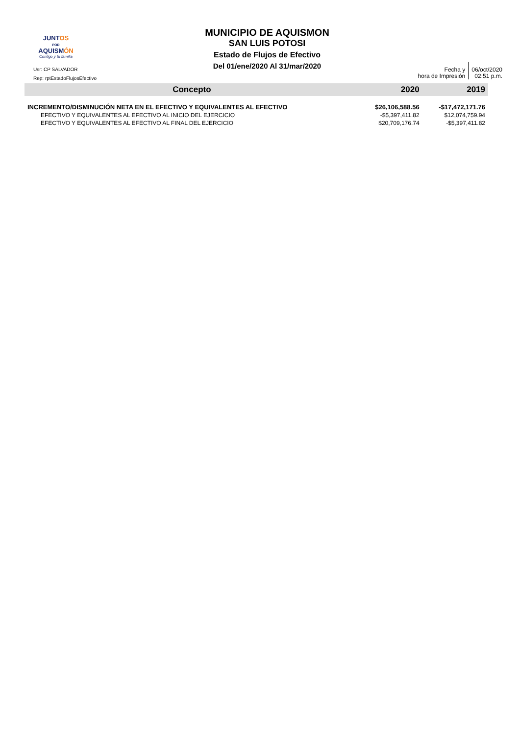JUNTOS
POR
AQUISMÓN
Contigo y tu familia
Usr: CP SALVADOR
Rep: rptEstadoFlujosEfectivo
MUNICIPIO DE AQUISMON
SAN LUIS POTOSI
Estado de Flujos de Efectivo
Del 01/ene/2020 Al 31/mar/2020
Fecha y
hora de Impresión
06/oct/2020
02:51 p.m.
| Concepto | 2020 | 2019 |
| --- | --- | --- |
| INCREMENTO/DISMINUCIÓN NETA EN EL EFECTIVO Y EQUIVALENTES AL EFECTIVO | $26,106,588.56 | -$17,472,171.76 |
| EFECTIVO Y EQUIVALENTES AL EFECTIVO AL INICIO DEL EJERCICIO | -$5,397,411.82 | $12,074,759.94 |
| EFECTIVO Y EQUIVALENTES AL EFECTIVO AL FINAL DEL EJERCICIO | $20,709,176.74 | -$5,397,411.82 |